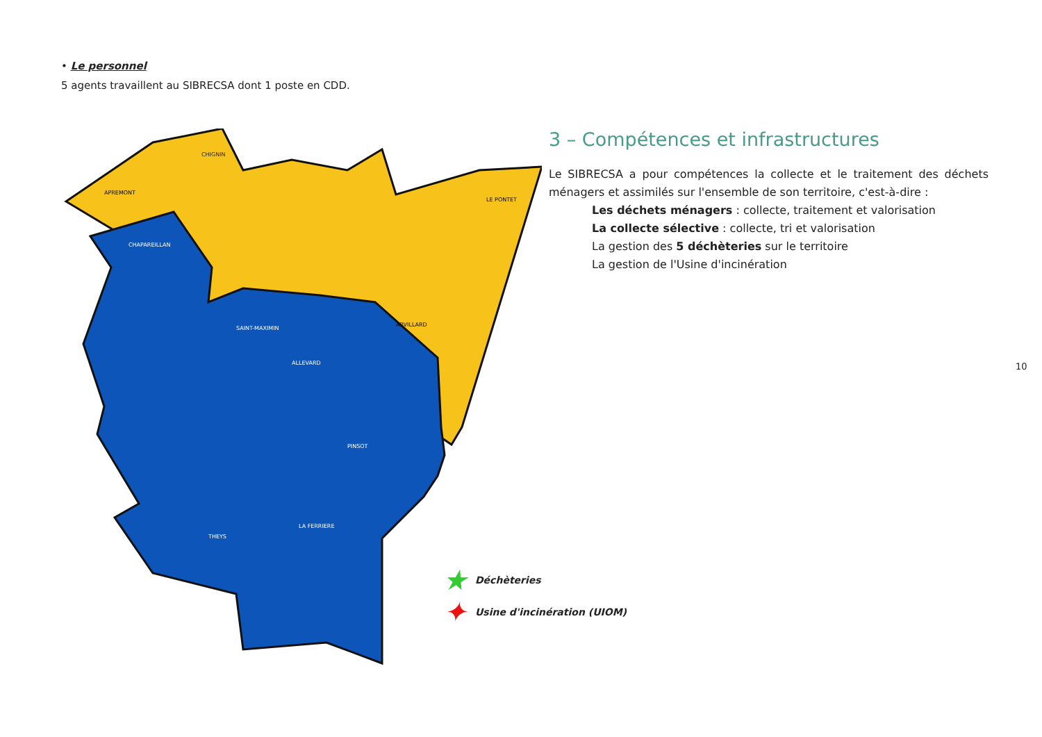• Le personnel
5 agents travaillent au SIBRECSA dont 1 poste en CDD.
CHIGNIN
APREMONT
CHAPAREILLAN
SAINT-MAXIMIN
ALLEVARD
PINSOT
THEYS
LA FERRIERE
ARVILLARD
LE PONTET
★ Déchèteries
✦ Usine d'incinération (UIOM)
3 – Compétences et infrastructures
Le SIBRECSA a pour compétences la collecte et le traitement des déchets ménagers et assimilés sur l'ensemble de son territoire, c'est-à-dire :
Les déchets ménagers : collecte, traitement et valorisation
La collecte sélective : collecte, tri et valorisation
La gestion des 5 déchèteries sur le territoire
La gestion de l'Usine d'incinération
10